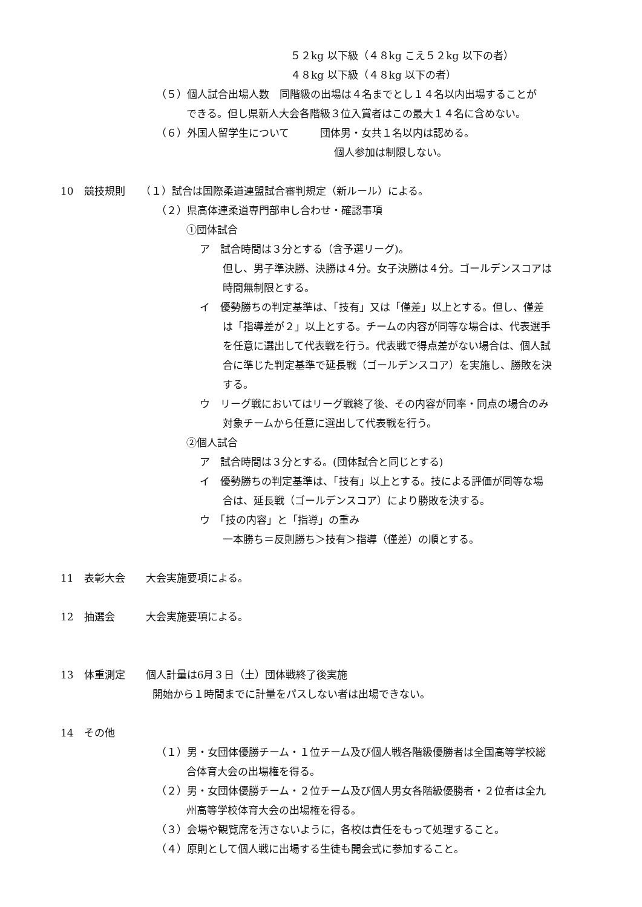５２kg 以下級（４８kg こえ５２kg 以下の者）
４８kg 以下級（４８kg 以下の者）
（５）個人試合出場人数　同階級の出場は４名までとし１４名以内出場することが
できる。但し県新人大会各階級３位入賞者はこの最大１４名に含めない。
（６）外国人留学生について　　　団体男・女共１名以内は認める。
個人参加は制限しない。
10　競技規則　　（１）試合は国際柔道連盟試合審判規定（新ルール）による。
（２）県高体連柔道専門部申し合わせ・確認事項
①団体試合
ア　試合時間は３分とする（含予選リーグ)。
但し、男子準決勝、決勝は４分。女子決勝は４分。ゴールデンスコアは
時間無制限とする。
イ　優勢勝ちの判定基準は、「技有」又は「僅差」以上とする。但し、僅差
は「指導差が２」以上とする。チームの内容が同等な場合は、代表選手
を任意に選出して代表戦を行う。代表戦で得点差がない場合は、個人試
合に準じた判定基準で延長戦（ゴールデンスコア）を実施し、勝敗を決
する。
ウ　リーグ戦においてはリーグ戦終了後、その内容が同率・同点の場合のみ
対象チームから任意に選出して代表戦を行う。
②個人試合
ア　試合時間は３分とする。(団体試合と同じとする)
イ　優勢勝ちの判定基準は、「技有」以上とする。技による評価が同等な場
合は、延長戦（ゴールデンスコア）により勝敗を決する。
ウ　「技の内容」と「指導」の重み
一本勝ち＝反則勝ち＞技有＞指導（僅差）の順とする。
11　表彰大会　　大会実施要項による。
12　抽選会　　　大会実施要項による。
13　体重測定　　個人計量は6月３日（土）団体戦終了後実施
開始から１時間までに計量をパスしない者は出場できない。
14　その他
（１）男・女団体優勝チーム・１位チーム及び個人戦各階級優勝者は全国高等学校総
合体育大会の出場権を得る。
（２）男・女団体優勝チーム・２位チーム及び個人男女各階級優勝者・２位者は全九
州高等学校体育大会の出場権を得る。
（３）会場や観覧席を汚さないように，各校は責任をもって処理すること。
（４）原則として個人戦に出場する生徒も開会式に参加すること。